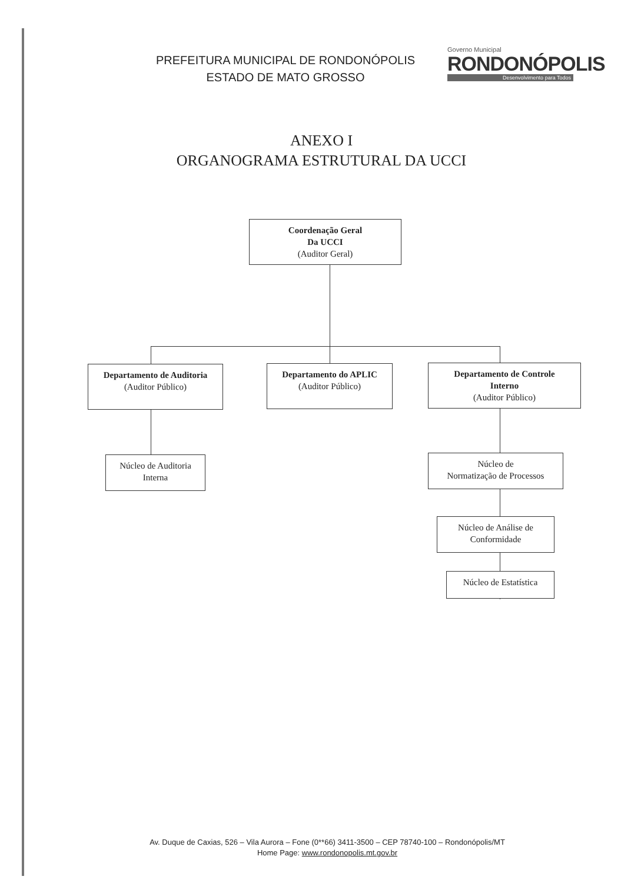PREFEITURA MUNICIPAL DE RONDONÓPOLIS
ESTADO DE MATO GROSSO
Governo Municipal
RONDONÓPOLIS
Desenvolvimento para Todos
ANEXO I
ORGANOGRAMA ESTRUTURAL DA UCCI
Coordenação Geral
Da UCCI
(Auditor Geral)
Departamento de Auditoria
(Auditor Público)
Departamento do APLIC
(Auditor Público)
Departamento de Controle
Interno
(Auditor Público)
Núcleo de Auditoria
Interna
Núcleo de
Normatização de Processos
Núcleo de Análise de
Conformidade
Núcleo de Estatística
Av. Duque de Caxias, 526 – Vila Aurora – Fone (0**66) 3411-3500 – CEP 78740-100 – Rondonópolis/MT
Home Page: www.rondonopolis.mt.gov.br